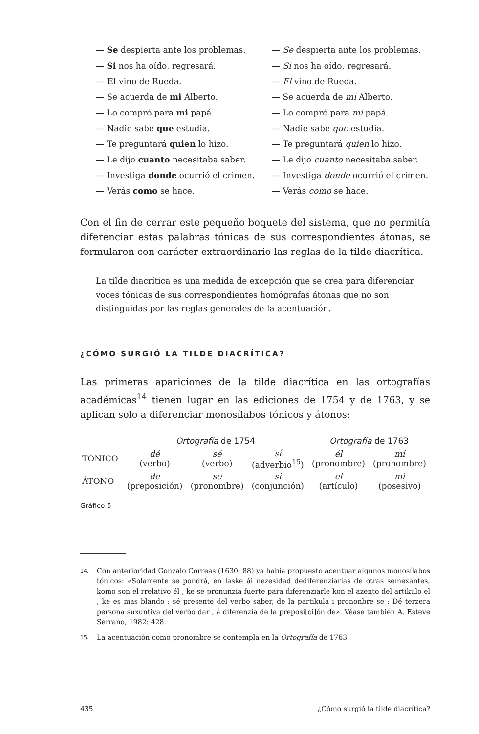— Se despierta ante los problemas.
— Se despierta ante los problemas.
— Si nos ha oído, regresará.
— Si nos ha oído, regresará.
— El vino de Rueda.
— El vino de Rueda.
— Se acuerda de mi Alberto.
— Se acuerda de mi Alberto.
— Lo compró para mi papá.
— Lo compró para mi papá.
— Nadie sabe que estudia.
— Nadie sabe que estudia.
— Te preguntará quien lo hizo.
— Te preguntará quien lo hizo.
— Le dijo cuanto necesitaba saber.
— Le dijo cuanto necesitaba saber.
— Investiga donde ocurrió el crimen.
— Investiga donde ocurrió el crimen.
— Verás como se hace.
— Verás como se hace.
Con el fin de cerrar este pequeño boquete del sistema, que no permitía diferenciar estas palabras tónicas de sus correspondientes átonas, se formularon con carácter extraordinario las reglas de la tilde diacrítica.
La tilde diacrítica es una medida de excepción que se crea para diferenciar voces tónicas de sus correspondientes homógrafas átonas que no son distinguidas por las reglas generales de la acentuación.
¿CÓMO SURGIÓ LA TILDE DIACRÍTICA?
Las primeras apariciones de la tilde diacrítica en las ortografías académicas<sup>14</sup> tienen lugar en las ediciones de 1754 y de 1763, y se aplican solo a diferenciar monosílabos tónicos y átonos:
| | Ortografía de 1754 | | | Ortografía de 1763 | |
| TÓNICO | dé (verbo) | sé (verbo) | sí (adverbio<sup>15</sup>) | él (pronombre) | mí (pronombre) |
| ÁTONO | de (preposición) | se (pronombre) | si (conjunción) | el (artículo) | mi (posesivo) |
Gráfico 5
14. Con anterioridad Gonzalo Correas (1630: 88) ya había propuesto acentuar algunos monosílabos tónicos: «Solamente se pondrá, en laske ái nezesidad dediferenziarlas de otras semexantes, komo son el rrelativo él , ke se pronunzia fuerte para diferenziarle kon el azento del artikulo el , ke es mas blando : sé presente del verbo saber, de la partikula i prononbre se : Dé terzera persona suxuntiva del verbo dar , á diferenzia de la preposi[ci]ón de». Véase también A. Esteve Serrano, 1982: 428.
15. La acentuación como pronombre se contempla en la Ortografía de 1763.
435 ¿Cómo surgió la tilde diacrítica?